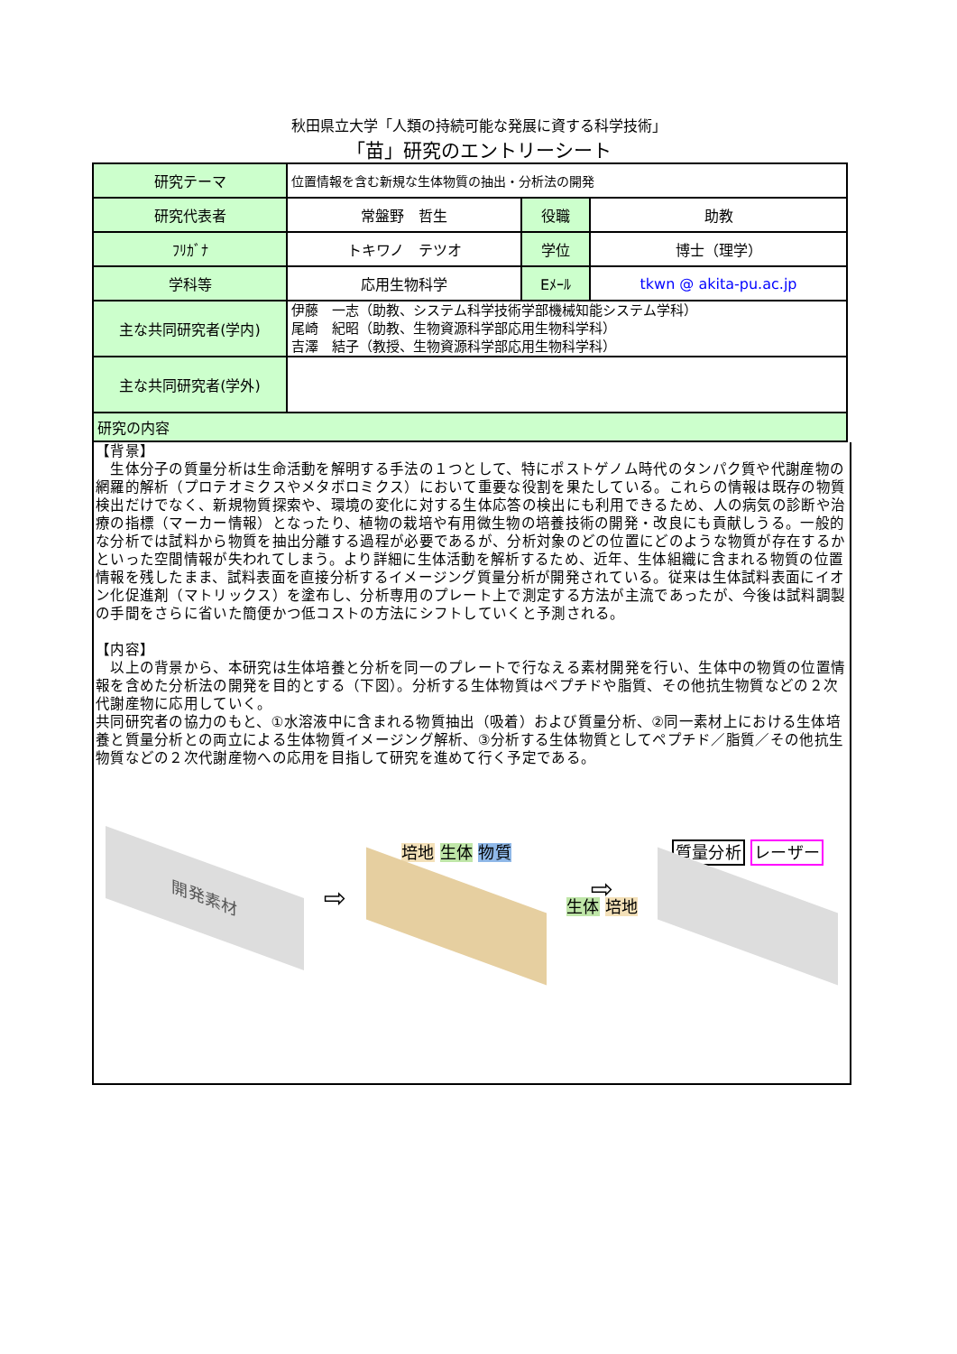秋田県立大学「人類の持続可能な発展に資する科学技術」
「苗」研究のエントリーシート
| 研究テーマ | 位置情報を含む新規な生体物質の抽出・分析法の開発 | | |
| 研究代表者 | 常盤野 哲生 | 役職 | 助教 |
| ﾌﾘｶﾞﾅ | トキワノ テツオ | 学位 | 博士（理学） |
| 学科等 | 応用生物科学 | Eﾒｰﾙ | tkwn @ akita-pu.ac.jp |
| 主な共同研究者(学内) | 伊藤 一志（助教、システム科学技術学部機械知能システム学科） 尾崎 紀昭（助教、生物資源科学部応用生物科学科） 吉澤 結子（教授、生物資源科学部応用生物科学科） | | |
| 主な共同研究者(学外) | | | |
| 研究の内容 | | | |
【背景】
　生体分子の質量分析は生命活動を解明する手法の１つとして、特にポストゲノム時代のタンパク質や代謝産物の網羅的解析（プロテオミクスやメタボロミクス）において重要な役割を果たしている。これらの情報は既存の物質検出だけでなく、新規物質探索や、環境の変化に対する生体応答の検出にも利用できるため、人の病気の診断や治療の指標（マーカー情報）となったり、植物の栽培や有用微生物の培養技術の開発・改良にも貢献しうる。一般的な分析では試料から物質を抽出分離する過程が必要であるが、分析対象のどの位置にどのような物質が存在するかといった空間情報が失われてしまう。より詳細に生体活動を解析するため、近年、生体組織に含まれる物質の位置情報を残したまま、試料表面を直接分析するイメージング質量分析が開発されている。従来は生体試料表面にイオン化促進剤（マトリックス）を塗布し、分析専用のプレート上で測定する方法が主流であったが、今後は試料調製の手間をさらに省いた簡便かつ低コストの方法にシフトしていくと予測される。
【内容】
　以上の背景から、本研究は生体培養と分析を同一のプレートで行なえる素材開発を行い、生体中の物質の位置情報を含めた分析法の開発を目的とする（下図）。分析する生体物質はペプチドや脂質、その他抗生物質などの２次代謝産物に応用していく。
共同研究者の協力のもと、①水溶液中に含まれる物質抽出（吸着）および質量分析、②同一素材上における生体培養と質量分析との両立による生体物質イメージング解析、③分析する生体物質としてペプチド／脂質／その他抗生物質などの２次代謝産物への応用を目指して研究を進めて行く予定である。
開発素材
⇨
培地 生体 物質
⇨
生体 培地
質量分析 レーザー